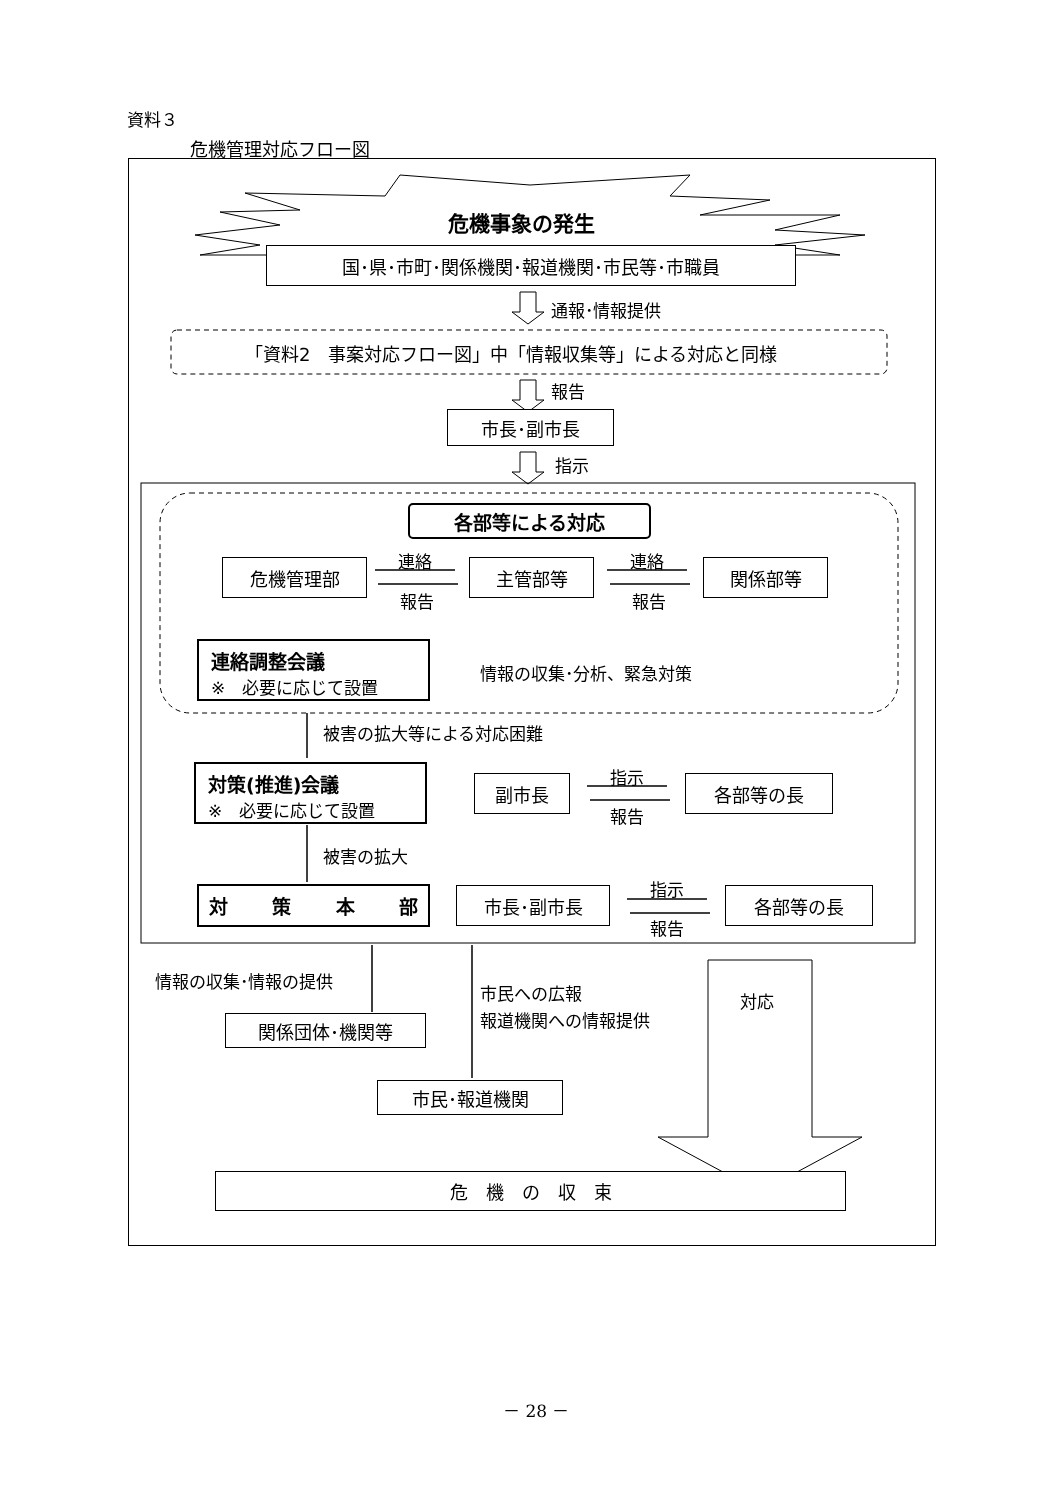資料３
危機管理対応フロー図
危機事象の発生
国･県･市町･関係機関･報道機関･市民等･市職員
通報･情報提供
「資料2　事案対応フロー図」中「情報収集等」による対応と同様
報告
市長･副市長
指示
各部等による対応
危機管理部 連絡
報告
主管部等 連絡
報告
関係部等
連絡調整会議
※　必要に応じて設置
情報の収集･分析、緊急対策
被害の拡大等による対応困難
対策(推進)会議
※　必要に応じて設置
副市長 指示
報告
各部等の長
被害の拡大
対 策 本 部 市長･副市長 指示
報告
各部等の長
情報の収集･情報の提供
市民への広報
報道機関への情報提供
対応
関係団体･機関等
市民･報道機関
危　機　の　収　束
－ 28 －